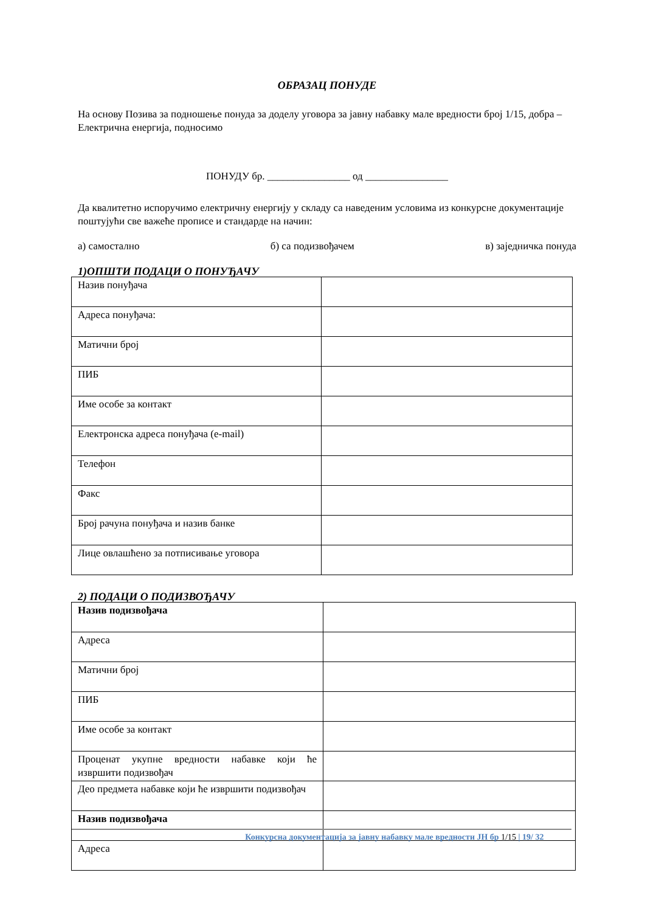ОБРАЗАЦ ПОНУДЕ
На основу Позива за подношење понуда за доделу уговора за јавну набавку мале вредности број 1/15, добра –Електрична енергија, подносимо
ПОНУДУ бр. ________________ од ________________
Да квалитетно испоручимо електричну енергију у складу са наведеним условима из конкурсне документације поштујући све важеће прописе и стандарде на начин:
а) самостално б) са подизвођачем в) заједничка понуда
1)ОПШТИ ПОДАЦИ О ПОНУЂАЧУ
| Назив понуђача | |
| Адреса понуђача: | |
| Матични број | |
| ПИБ | |
| Име особе за контакт | |
| Електронска адреса понуђача (e-mail) | |
| Телефон | |
| Факс | |
| Број рачуна понуђача и назив банке | |
| Лице овлашћено за потписивање уговора | |
2) ПОДАЦИ О ПОДИЗВОЂАЧУ
| Назив подизвођача | |
| Адреса | |
| Матични број | |
| ПИБ | |
| Име особе за контакт | |
| Проценат укупне вредности набавке који ће извршити подизвођач | |
| Део предмета набавке који ће извршити подизвођач | |
| Назив подизвођача | |
| Адреса | |
Конкурсна документација за јавну набавку мале вредности ЈН бр 1/15 | 19/ 32